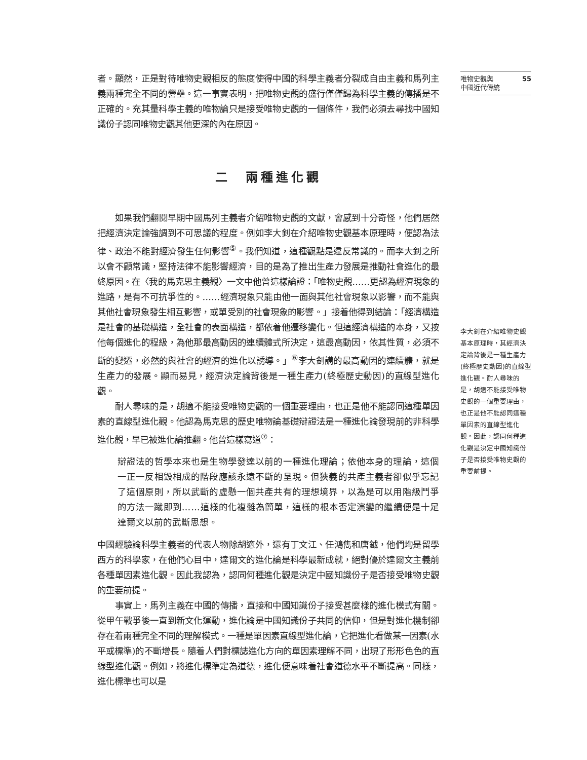者。顯然，正是對待唯物史觀相反的態度使得中國的科學主義者分裂成自由主義和馬列主義兩種完全不同的營壘。這一事實表明，把唯物史觀的盛行僅僅歸為科學主義的傳播是不正確的。充其量科學主義的唯物論只是接受唯物史觀的一個條件，我們必須去尋找中國知識份子認同唯物史觀其他更深的內在原因。
二　兩種進化觀
如果我們翻閱早期中國馬列主義者介紹唯物史觀的文獻，會感到十分奇怪，他們居然把經濟決定論強調到不可思議的程度。例如李大釗在介紹唯物史觀基本原理時，便認為法律、政治不能對經濟發生任何影響<sup>⑤</sup>。我們知道，這種觀點是違反常識的。而李大釗之所以會不顧常識，堅持法律不能影響經濟，目的是為了推出生產力發展是推動社會進化的最終原因。在〈我的馬克思主義觀〉一文中他曾這樣論證：「唯物史觀……更認為經濟現象的進路，是有不可抗爭性的。……經濟現象只能由他一面與其他社會現象以影響，而不能與其他社會現象發生相互影響，或單受別的社會現象的影響。」接着他得到結論：「經濟構造是社會的基礎構造，全社會的表面構造，都依着他遷移變化。但這經濟構造的本身，又按他每個進化的程級，為他那最高動因的連續體式所決定，這最高動因，依其性質，必須不斷的變遷，必然的與社會的經濟的進化以誘導。」<sup>⑥</sup>李大釗講的最高動因的連續體，就是生產力的發展。顯而易見，經濟決定論背後是一種生產力(終極歷史動因)的直線型進化觀。
耐人尋味的是，胡適不能接受唯物史觀的一個重要理由，也正是他不能認同這種單因素的直線型進化觀。他認為馬克思的歷史唯物論基礎辯證法是一種進化論發現前的非科學進化觀，早已被進化論推翻。他曾這樣寫道<sup>⑦</sup>：
辯證法的哲學本來也是生物學發達以前的一種進化理論；依他本身的理論，這個一正一反相毀相成的階段應該永遠不斷的呈現。但狹義的共產主義者卻似乎忘記了這個原則，所以武斷的虛懸一個共產共有的理想境界，以為是可以用階級鬥爭的方法一蹴即到……這樣的化複雜為簡單，這樣的根本否定演變的繼續便是十足達爾文以前的武斷思想。
中國經驗論科學主義者的代表人物除胡適外，還有丁文江、任鴻雋和唐鉞，他們均是留學西方的科學家，在他們心目中，達爾文的進化論是科學最新成就，絕對優於達爾文主義前各種單因素進化觀。因此我認為，認同何種進化觀是決定中國知識份子是否接受唯物史觀的重要前提。
事實上，馬列主義在中國的傳播，直接和中國知識份子接受甚麼樣的進化模式有關。從甲午戰爭後一直到新文化運動，進化論是中國知識份子共同的信仰，但是對進化機制卻存在着兩種完全不同的理解模式。一種是單因素直線型進化論，它把進化看做某一因素(水平或標準)的不斷增長。隨着人們對標誌進化方向的單因素理解不同，出現了形形色色的直線型進化觀。例如，將進化標準定為道德，進化便意味着社會道德水平不斷提高。同樣，進化標準也可以是
唯物史觀與
中國近代傳統 55
李大釗在介紹唯物史觀基本原理時，其經濟決定論背後是一種生產力(終極歷史動因)的直線型進化觀。耐人尋味的是，胡適不能接受唯物史觀的一個重要理由，也正是他不能認同這種單因素的直線型進化觀。因此，認同何種進化觀是決定中國知識份子是否接受唯物史觀的重要前提。